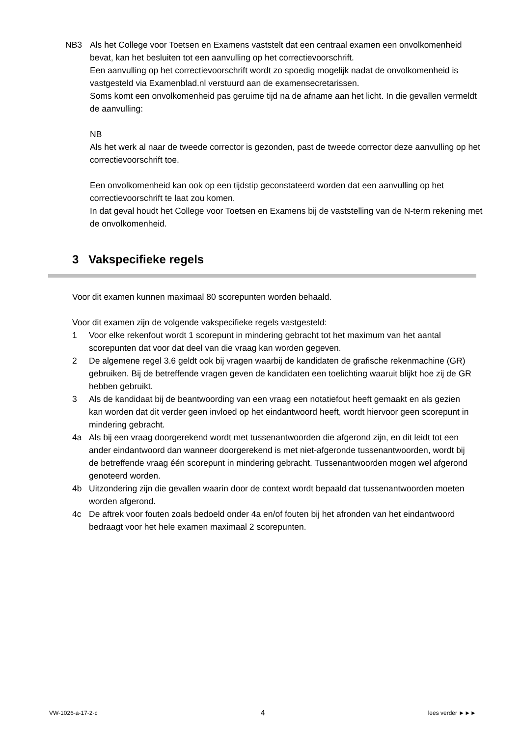NB3 Als het College voor Toetsen en Examens vaststelt dat een centraal examen een onvolkomenheid bevat, kan het besluiten tot een aanvulling op het correctievoorschrift.
Een aanvulling op het correctievoorschrift wordt zo spoedig mogelijk nadat de onvolkomenheid is vastgesteld via Examenblad.nl verstuurd aan de examensecretarissen.
Soms komt een onvolkomenheid pas geruime tijd na de afname aan het licht. In die gevallen vermeldt de aanvulling:
NB
Als het werk al naar de tweede corrector is gezonden, past de tweede corrector deze aanvulling op het correctievoorschrift toe.
Een onvolkomenheid kan ook op een tijdstip geconstateerd worden dat een aanvulling op het correctievoorschrift te laat zou komen.
In dat geval houdt het College voor Toetsen en Examens bij de vaststelling van de N-term rekening met de onvolkomenheid.
3 Vakspecifieke regels
Voor dit examen kunnen maximaal 80 scorepunten worden behaald.
Voor dit examen zijn de volgende vakspecifieke regels vastgesteld:
1 Voor elke rekenfout wordt 1 scorepunt in mindering gebracht tot het maximum van het aantal scorepunten dat voor dat deel van die vraag kan worden gegeven.
2 De algemene regel 3.6 geldt ook bij vragen waarbij de kandidaten de grafische rekenmachine (GR) gebruiken. Bij de betreffende vragen geven de kandidaten een toelichting waaruit blijkt hoe zij de GR hebben gebruikt.
3 Als de kandidaat bij de beantwoording van een vraag een notatiefout heeft gemaakt en als gezien kan worden dat dit verder geen invloed op het eindantwoord heeft, wordt hiervoor geen scorepunt in mindering gebracht.
4a Als bij een vraag doorgerekend wordt met tussenantwoorden die afgerond zijn, en dit leidt tot een ander eindantwoord dan wanneer doorgerekend is met niet-afgeronde tussenantwoorden, wordt bij de betreffende vraag één scorepunt in mindering gebracht. Tussenantwoorden mogen wel afgerond genoteerd worden.
4b Uitzondering zijn die gevallen waarin door de context wordt bepaald dat tussenantwoorden moeten worden afgerond.
4c De aftrek voor fouten zoals bedoeld onder 4a en/of fouten bij het afronden van het eindantwoord bedraagt voor het hele examen maximaal 2 scorepunten.
VW-1026-a-17-2-c 4 lees verder ►►►